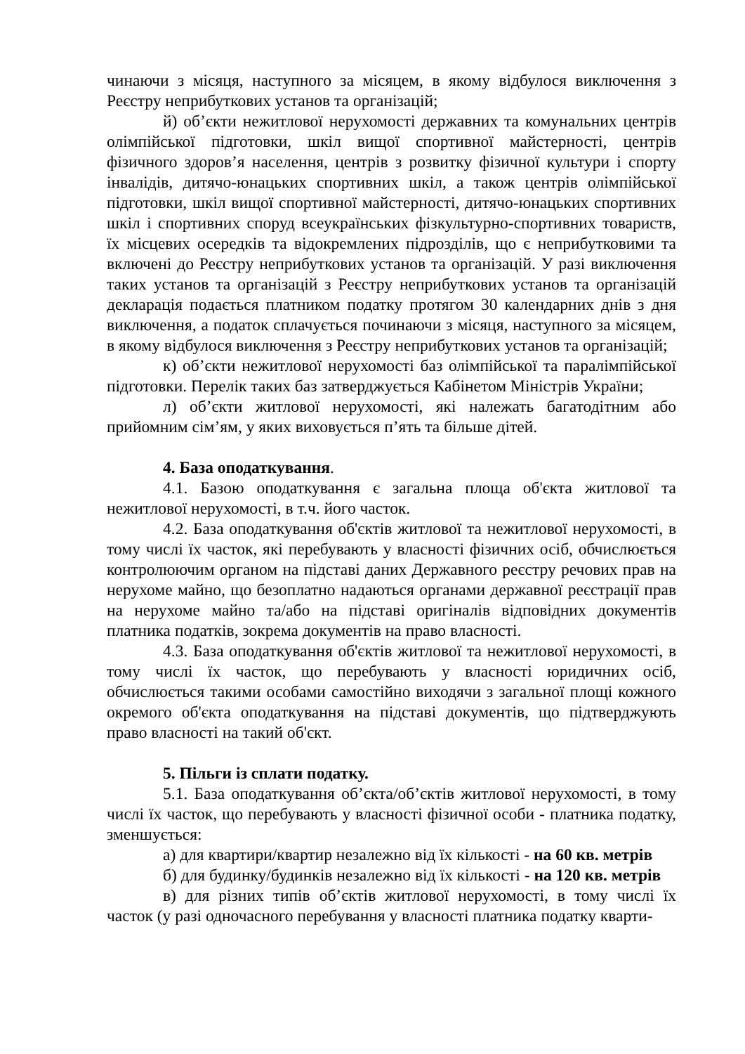чинаючи з місяця, наступного за місяцем, в якому відбулося виключення з Реєстру неприбуткових установ та організацій;
й) об’єкти нежитлової нерухомості державних та комунальних центрів олімпійської підготовки, шкіл вищої спортивної майстерності, центрів фізичного здоров’я населення, центрів з розвитку фізичної культури і спорту інвалідів, дитячо-юнацьких спортивних шкіл, а також центрів олімпійської підготовки, шкіл вищої спортивної майстерності, дитячо-юнацьких спортивних шкіл і спортивних споруд всеукраїнських фізкультурно-спортивних товариств, їх місцевих осередків та відокремлених підрозділів, що є неприбутковими та включені до Реєстру неприбуткових установ та організацій. У разі виключення таких установ та організацій з Реєстру неприбуткових установ та організацій декларація подається платником податку протягом 30 календарних днів з дня виключення, а податок сплачується починаючи з місяця, наступного за місяцем, в якому відбулося виключення з Реєстру неприбуткових установ та організацій;
к) об’єкти нежитлової нерухомості баз олімпійської та паралімпійської підготовки. Перелік таких баз затверджується Кабінетом Міністрів України;
л) об’єкти житлової нерухомості, які належать багатодітним або прийомним сім’ям, у яких виховується п’ять та більше дітей.
4. База оподаткування.
4.1. Базою оподаткування є загальна площа об'єкта житлової та нежитлової нерухомості, в т.ч. його часток.
4.2. База оподаткування об'єктів житлової та нежитлової нерухомості, в тому числі їх часток, які перебувають у власності фізичних осіб, обчислюється контролюючим органом на підставі даних Державного реєстру речових прав на нерухоме майно, що безоплатно надаються органами державної реєстрації прав на нерухоме майно та/або на підставі оригіналів відповідних документів платника податків, зокрема документів на право власності.
4.3. База оподаткування об'єктів житлової та нежитлової нерухомості, в тому числі їх часток, що перебувають у власності юридичних осіб, обчислюється такими особами самостійно виходячи з загальної площі кожного окремого об'єкта оподаткування на підставі документів, що підтверджують право власності на такий об'єкт.
5. Пільги із сплати податку.
5.1. База оподаткування об’єкта/об’єктів житлової нерухомості, в тому числі їх часток, що перебувають у власності фізичної особи - платника податку, зменшується:
а) для квартири/квартир незалежно від їх кількості - на 60 кв. метрів
б) для будинку/будинків незалежно від їх кількості - на 120 кв. метрів
в) для різних типів об’єктів житлової нерухомості, в тому числі їх часток (у разі одночасного перебування у власності платника податку кварти-